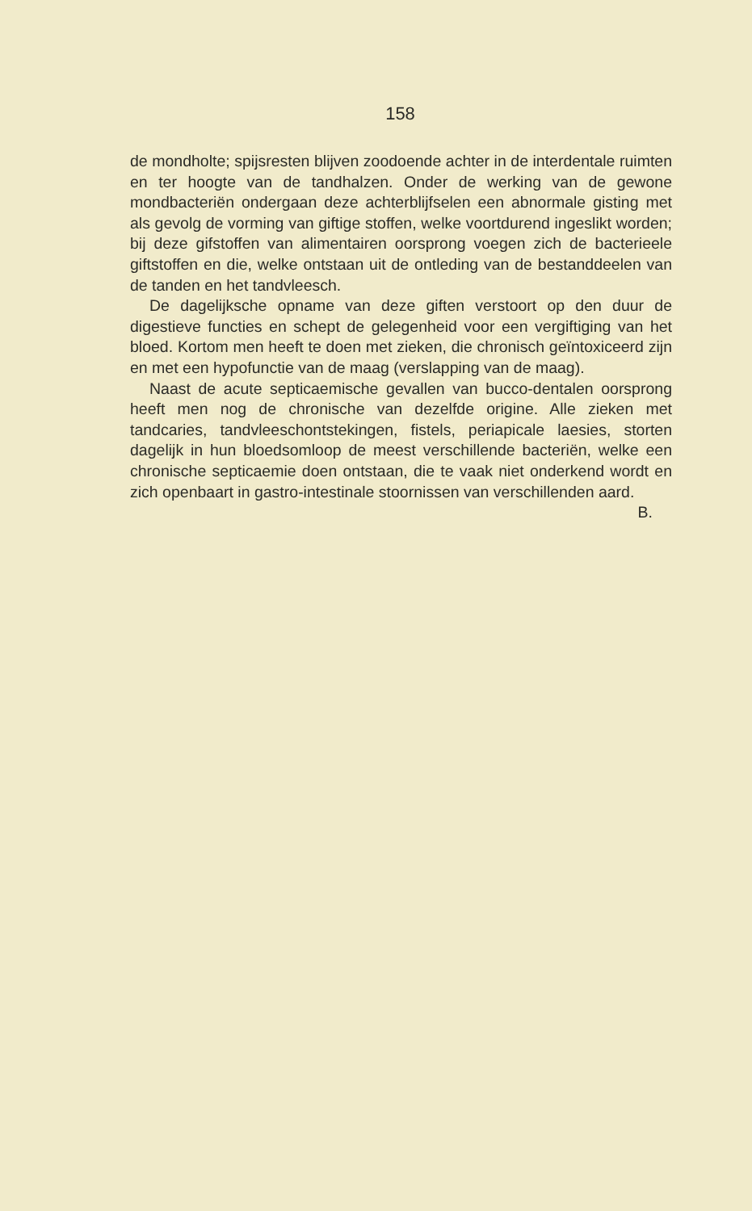158
de mondholte; spijsresten blijven zoodoende achter in de interdentale ruimten en ter hoogte van de tandhalzen. Onder de werking van de gewone mondbacteriën ondergaan deze achterblijfselen een abnormale gisting met als gevolg de vorming van giftige stoffen, welke voortdurend ingeslikt worden; bij deze gifstoffen van alimentairen oorsprong voegen zich de bacterieele giftstoffen en die, welke ontstaan uit de ontleding van de bestanddeelen van de tanden en het tandvleesch.
De dagelijksche opname van deze giften verstoort op den duur de digestieve functies en schept de gelegenheid voor een vergiftiging van het bloed. Kortom men heeft te doen met zieken, die chronisch geïntoxiceerd zijn en met een hypofunctie van de maag (verslapping van de maag).
Naast de acute septicaemische gevallen van bucco-dentalen oorsprong heeft men nog de chronische van dezelfde origine. Alle zieken met tandcaries, tandvleeschontstekingen, fistels, periapicale laesies, storten dagelijk in hun bloedsomloop de meest verschillende bacteriën, welke een chronische septicaemie doen ontstaan, die te vaak niet onderkend wordt en zich openbaart in gastro-intestinale stoornissen van verschillenden aard.
B.